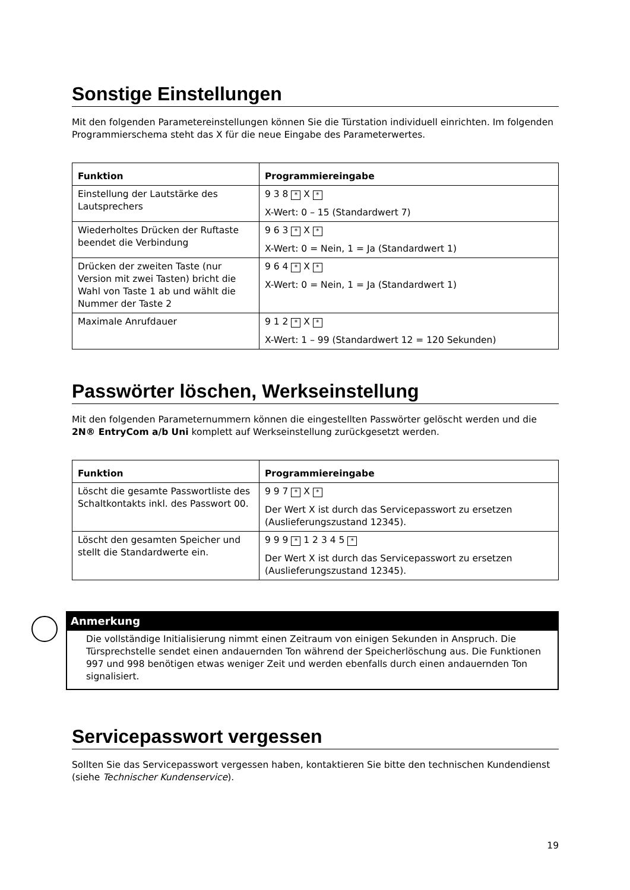Sonstige Einstellungen
Mit den folgenden Parametereinstellungen können Sie die Türstation individuell einrichten. Im folgenden Programmierschema steht das X für die neue Eingabe des Parameterwertes.
| Funktion | Programmiereingabe |
| --- | --- |
| Einstellung der Lautstärke des Lautsprechers | 9 3 8 * X * X-Wert: 0 – 15 (Standardwert 7) |
| Wiederholtes Drücken der Ruftaste beendet die Verbindung | 9 6 3 * X * X-Wert: 0 = Nein, 1 = Ja (Standardwert 1) |
| Drücken der zweiten Taste (nur Version mit zwei Tasten) bricht die Wahl von Taste 1 ab und wählt die Nummer der Taste 2 | 9 6 4 * X * X-Wert: 0 = Nein, 1 = Ja (Standardwert 1) |
| Maximale Anrufdauer | 9 1 2 * X * X-Wert: 1 – 99 (Standardwert 12 = 120 Sekunden) |
Passwörter löschen, Werkseinstellung
Mit den folgenden Parameternummern können die eingestellten Passwörter gelöscht werden und die 2N® EntryCom a/b Uni komplett auf Werkseinstellung zurückgesetzt werden.
| Funktion | Programmiereingabe |
| --- | --- |
| Löscht die gesamte Passwortliste des Schaltkontakts inkl. des Passwort 00. | 9 9 7 * X * Der Wert X ist durch das Servicepasswort zu ersetzen (Auslieferungszustand 12345). |
| Löscht den gesamten Speicher und stellt die Standardwerte ein. | 9 9 9 * 1 2 3 4 5 * Der Wert X ist durch das Servicepasswort zu ersetzen (Auslieferungszustand 12345). |
Anmerkung
Die vollständige Initialisierung nimmt einen Zeitraum von einigen Sekunden in Anspruch. Die Türsprechstelle sendet einen andauernden Ton während der Speicherlöschung aus. Die Funktionen 997 und 998 benötigen etwas weniger Zeit und werden ebenfalls durch einen andauernden Ton signalisiert.
Servicepasswort vergessen
Sollten Sie das Servicepasswort vergessen haben, kontaktieren Sie bitte den technischen Kundendienst (siehe Technischer Kundenservice).
19